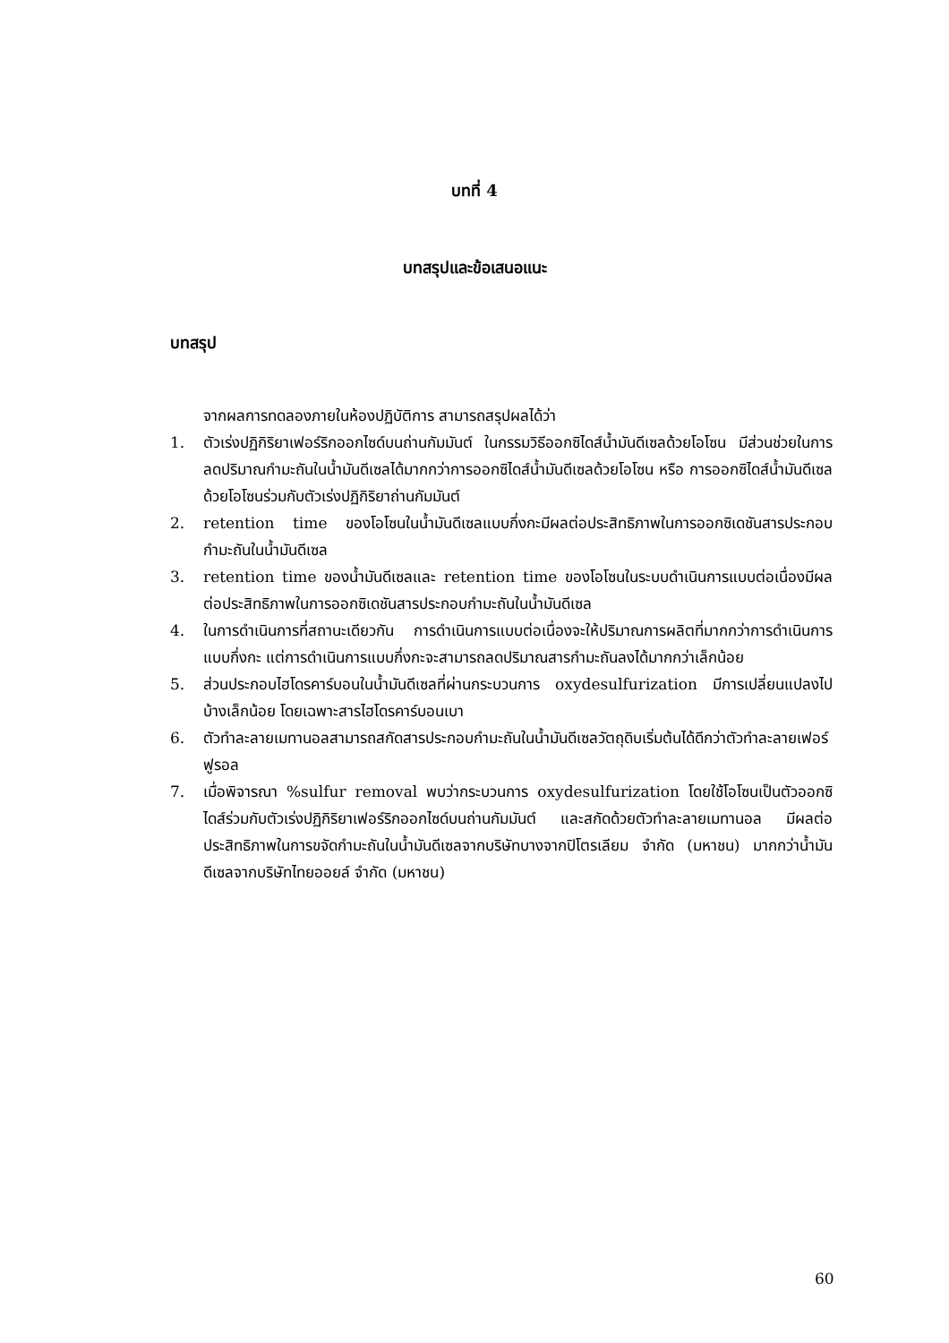บทที่ 4
บทสรุปและข้อเสนอแนะ
บทสรุป
จากผลการทดลองภายในห้องปฏิบัติการ สามารถสรุปผลได้ว่า
1. ตัวเร่งปฏิกิริยาเฟอร์ริกออกไซด์บนถ่านกัมมันต์ ในกรรมวิธีออกซิไดส์น้ำมันดีเซลด้วยโอโซน มีส่วนช่วยในการลดปริมาณกำมะถันในน้ำมันดีเซลได้มากกว่าการออกซิไดส์น้ำมันดีเซลด้วยโอโซน หรือ การออกซิไดส์น้ำมันดีเซลด้วยโอโซนร่วมกับตัวเร่งปฏิกิริยาถ่านกัมมันต์
2. retention time ของโอโซนในน้ำมันดีเซลแบบกึ่งกะมีผลต่อประสิทธิภาพในการออกซิเดชันสารประกอบกำมะถันในน้ำมันดีเซล
3. retention time ของน้ำมันดีเซลและ retention time ของโอโซนในระบบดำเนินการแบบต่อเนื่องมีผลต่อประสิทธิภาพในการออกซิเดชันสารประกอบกำมะถันในน้ำมันดีเซล
4. ในการดำเนินการที่สถานะเดียวกัน การดำเนินการแบบต่อเนื่องจะให้ปริมาณการผลิตที่มากกว่าการดำเนินการแบบกึ่งกะ แต่การดำเนินการแบบกึ่งกะจะสามารถลดปริมาณสารกำมะถันลงได้มากกว่าเล็กน้อย
5. ส่วนประกอบไฮโดรคาร์บอนในน้ำมันดีเซลที่ผ่านกระบวนการ oxydesulfurization มีการเปลี่ยนแปลงไปบ้างเล็กน้อย โดยเฉพาะสารไฮโดรคาร์บอนเบา
6. ตัวทำละลายเมทานอลสามารถสกัดสารประกอบกำมะถันในน้ำมันดีเซลวัตถุดิบเริ่มต้นได้ดีกว่าตัวทำละลายเฟอร์ฟูรอล
7. เมื่อพิจารณา %sulfur removal พบว่ากระบวนการ oxydesulfurization โดยใช้โอโซนเป็นตัวออกซิไดส์ร่วมกับตัวเร่งปฏิกิริยาเฟอร์ริกออกไซด์บนถ่านกัมมันต์ และสกัดด้วยตัวทำละลายเมทานอล มีผลต่อประสิทธิภาพในการขจัดกำมะถันในน้ำมันดีเซลจากบริษัทบางจากปิโตรเลียม จำกัด (มหาชน) มากกว่าน้ำมันดีเซลจากบริษัทไทยออยล์ จำกัด (มหาชน)
60